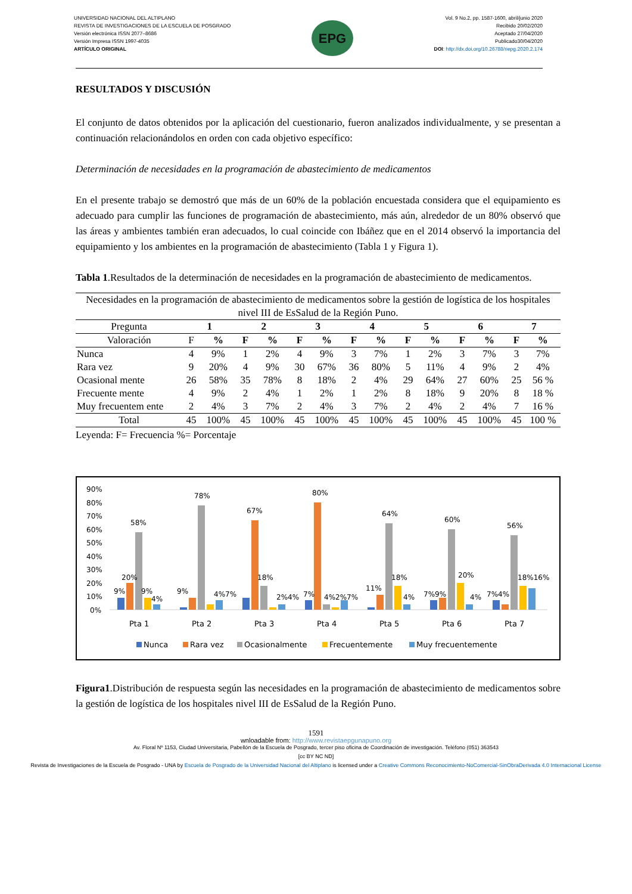UNIVERSIDAD NACIONAL DEL ALTIPLANO
REVISTA DE INVESTIGACIONES DE LA ESCUELA DE POSGRADO
Versión electrónica ISSN 2077–8686
Versión Impresa ISSN 1997-4035
ARTÍCULO ORIGINAL
EPG
Vol. 9 No.2, pp. 1587-1600, abril/junio 2020
Recibido 20/02/2020
Aceptado 27/04/2020
Publicado30/04/2020
DOI: http://dx.doi.org/10.26788/riepg.2020.2.174
RESULTADOS Y DISCUSIÓN
El conjunto de datos obtenidos por la aplicación del cuestionario, fueron analizados individualmente, y se presentan a continuación relacionándolos en orden con cada objetivo específico:
Determinación de necesidades en la programación de abastecimiento de medicamentos
En el presente trabajo se demostró que más de un 60% de la población encuestada considera que el equipamiento es adecuado para cumplir las funciones de programación de abastecimiento, más aún, alrededor de un 80% observó que las áreas y ambientes también eran adecuados, lo cual coincide con Ibáñez que en el 2014 observó la importancia del equipamiento y los ambientes en la programación de abastecimiento (Tabla 1 y Figura 1).
Tabla 1.Resultados de la determinación de necesidades en la programación de abastecimiento de medicamentos.
| Necesidades en la programación de abastecimiento de medicamentos sobre la gestión de logística de los hospitales nivel III de EsSalud de la Región Puno. | | | | | | | | | | | | | | |
| Pregunta | 1 | | 2 | | 3 | | 4 | | 5 | | 6 | | 7 | |
| Valoración | F | % | F | % | F | % | F | % | F | % | F | % | F | % |
| Nunca | 4 | 9% | 1 | 2% | 4 | 9% | 3 | 7% | 1 | 2% | 3 | 7% | 3 | 7% |
| Rara vez | 9 | 20% | 4 | 9% | 30 | 67% | 36 | 80% | 5 | 11% | 4 | 9% | 2 | 4% |
| Ocasional mente | 26 | 58% | 35 | 78% | 8 | 18% | 2 | 4% | 29 | 64% | 27 | 60% | 25 | 56 % |
| Frecuente mente | 4 | 9% | 2 | 4% | 1 | 2% | 1 | 2% | 8 | 18% | 9 | 20% | 8 | 18 % |
| Muy frecuentem ente | 2 | 4% | 3 | 7% | 2 | 4% | 3 | 7% | 2 | 4% | 2 | 4% | 7 | 16 % |
| Total | 45 | 100% | 45 | 100% | 45 | 100% | 45 | 100% | 45 | 100% | 45 | 100% | 45 | 100 % |
Leyenda: F= Frecuencia %= Porcentaje
90%
80%
70%
60%
50%
40%
30%
20%
10%
0%
58%
20%
9%
9%
4%
78%
9%
4%7%
67%
18%
2%4%
80%
7%
4%2%7%
64%
11%
18%
4%
60%
7%9%
20%
4%
56%
7%4%
18%16%
Pta 1
Pta 2
Pta 3
Pta 4
Pta 5
Pta 6
Pta 7
Nunca
Rara vez
Ocasionalmente
Frecuentemente
Muy frecuentemente
Figura1.Distribución de respuesta según las necesidades en la programación de abastecimiento de medicamentos sobre la gestión de logística de los hospitales nivel III de EsSalud de la Región Puno.
1591
wnloadable from: http://www.revistaepgunapuno.org
Av. Floral Nº 1153, Ciudad Universitaria, Pabellón de la Escuela de Posgrado, tercer piso oficina de Coordinación de investigación. Teléfono (051) 363543
[cc BY NC ND]
Revista de Investigaciones de la Escuela de Posgrado - UNA by Escuela de Posgrado de la Universidad Nacional del Altiplano is licensed under a Creative Commons Reconocimiento-NoComercial-SinObraDerivada 4.0 Internacional License